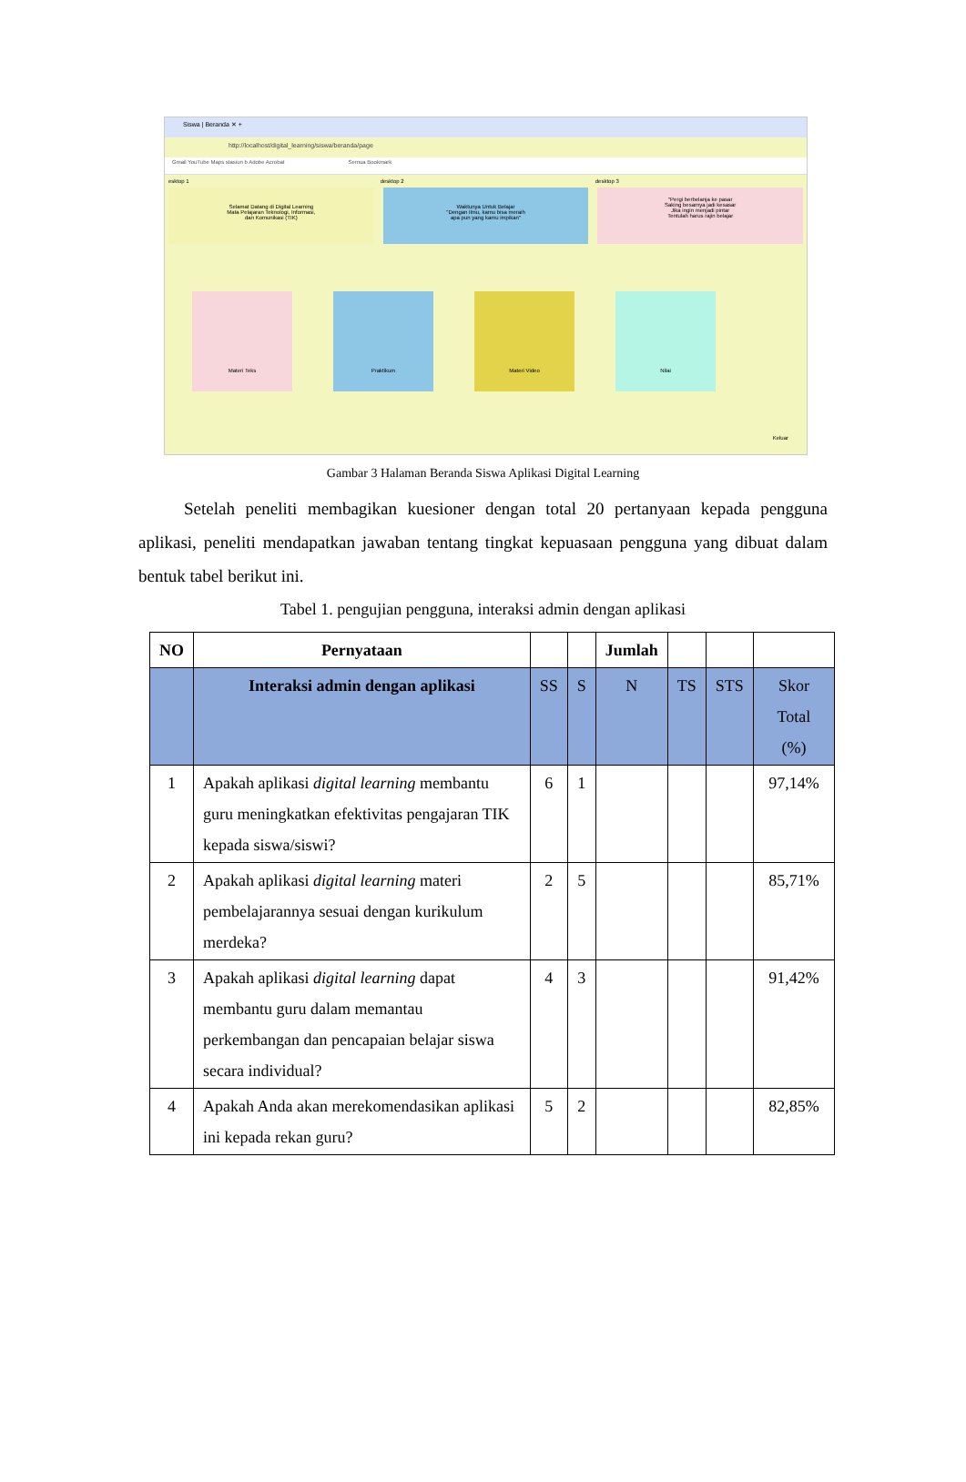Siswa | Beranda ✕ +
http://localhost/digital_learning/siswa/beranda/page
Gmail YouTube Maps stasiun b Adobe Acrobat Semua Bookmark
esktop 1 desktop 2 desktop 3
Selamat Datang di Digital Learning
Mata Pelajaran Teknologi, Informasi,
dan Komunikasi (TIK)
Waktunya Untuk Belajar
"Dengan ilmu, kamu bisa meraih
apa pun yang kamu impikan"
"Pergi berbelanja ke pasar
Saking besarnya jadi kesasar
Jika ingin menjadi pintar
Tentulah harus rajin belajar
Materi Teks Praktikum Materi Video Nilai
Keluar
Gambar 3 Halaman Beranda Siswa Aplikasi Digital Learning
Setelah peneliti membagikan kuesioner dengan total 20 pertanyaan kepada pengguna aplikasi, peneliti mendapatkan jawaban tentang tingkat kepuasaan pengguna yang dibuat dalam bentuk tabel berikut ini.
Tabel 1. pengujian pengguna, interaksi admin dengan aplikasi
| NO | Pernyataan | | | Jumlah | | | |
| --- | --- | --- | --- | --- | --- | --- | --- |
| | Interaksi admin dengan aplikasi | SS | S | N | TS | STS | Skor Total (%) |
| 1 | Apakah aplikasi digital learning membantu guru meningkatkan efektivitas pengajaran TIK kepada siswa/siswi? | 6 | 1 | | | | 97,14% |
| 2 | Apakah aplikasi digital learning materi pembelajarannya sesuai dengan kurikulum merdeka? | 2 | 5 | | | | 85,71% |
| 3 | Apakah aplikasi digital learning dapat membantu guru dalam memantau perkembangan dan pencapaian belajar siswa secara individual? | 4 | 3 | | | | 91,42% |
| 4 | Apakah Anda akan merekomendasikan aplikasi ini kepada rekan guru? | 5 | 2 | | | | 82,85% |